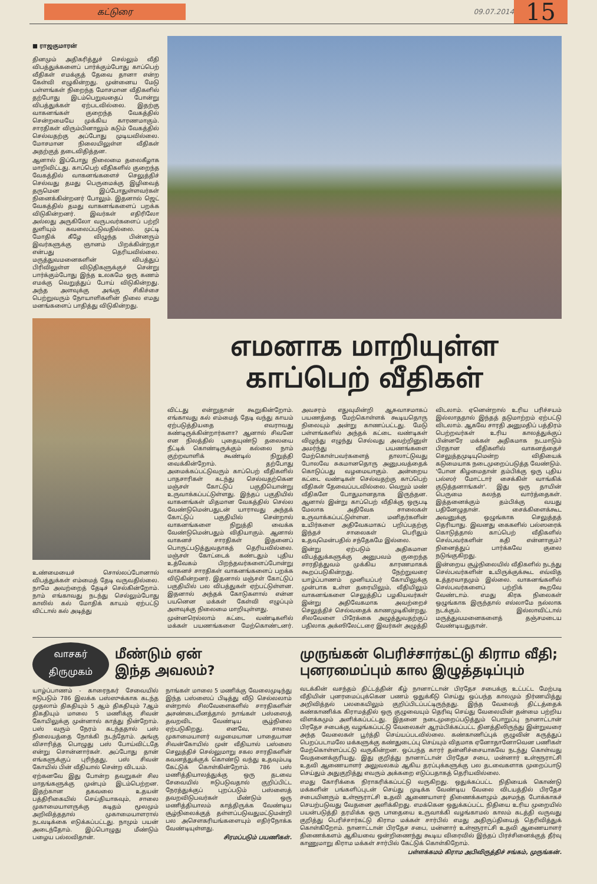கட்டுரை
09.07.2014
15
■ ராஜகுமாரன்
தினமும் அதிகரித்துச் செல்லும் வீதி விபத்துக்களைப் பார்க்கும்போது காப்பெற் வீதிகள் எமக்குத் தேவை தானா என்ற கேள்வி எழுகின்றது. முன்னைய மேடு பள்ளங்கள் நிறைந்த மோசமான வீதிகளில் தற்போது இடம்பெறுவதைப் போன்று விபத்துக்கள் ஏற்படவில்லை. இதற்கு வாகனங்கள் குறைந்த வேகத்தில் சென்றமையே முக்கிய காரணமாகும். சாரதிகள் விரும்பினாலும் கடும் வேகத்தில் செல்வதற்கு அப்போது முடியவில்லை. மோசமான நிலையிலுள்ள வீதிகள் அதற்குத் தடைவிதித்தன.
ஆனால் இப்போது நிலைமை தலைகீழாக மாறிவிட்டது. காப்பெற் வீதிகளில் குறைந்த வேகத்தில் வாகனங்களைச் செலுத்திச் செல்வது தமது பெருமைக்கு இழிவைத் தருமென இப்போதுள்ளவர்கள் நினைக்கின்றனர் போலும். இதனால் ஜெட் வேகத்தில் தமது வாகனங்களைப் பறக்க விடுகின்றனர். இவர்கள் எதிரிலோ அல்லது அருகிலோ வருபவர்களைப் பற்றி துளியும் கவலைப்படுவதில்லை. முட்டி மோதிக் கீழே விழுந்த பின்னரும் இவர்களுக்கு ஞானம் பிறக்கின்றதா என்பது தெரியவில்லை. மருத்துவமனைகளின் விபத்துப் பிரிவிலுள்ள விடுதிகளுக்குச் சென்று பார்க்கும்போது இந்த உலகமே ஒரு கணம் எமக்கு வெறுத்துப் போய் விடுகின்றது. அந்த அளவுக்கு அங்கு சிகிச்சை பெற்றுவரும் நோயாளிகளின் நிலை எமது மனங்களைப் பாதித்து விடுகின்றது.
உண்மையைச் சொல்லப்போனால் விபத்துக்கள் எம்மைத் தேடி வருவதில்லை. நாமே அவற்றைத் தேடிச் செல்கின்றோம். நாம் எங்காவது நடந்து செல்லும்போது காலில் கல் மோதிக் காயம் ஏற்பட்டு விட்டால் கல் அடித்து
எமனாக மாறியுள்ள
காப்பெற் வீதிகள்
விட்டது என்றுதான் கூறுகின்றோம். எங்காவது கல் எம்மைத் தேடி வந்து காயம் ஏற்படுத்தியதை எவராவது கண்டிருக்கின்றார்களா? ஆனால் சிவனே என நிலத்தில் புதையுண்டு தலையை நீட்டிக் கொண்டிருக்கும் கல்லை நாம் குற்றவாளிக் கூண்டில் நிறுத்தி வைக்கின்றோம். தற்போது அமைக்கப்பட்டுவரும் காப்பெற் வீதிகளில் பாதசாரிகள் கடந்து செல்வதற்கென மஞ்சள் கோட்டுப் பகுதியொன்று உருவாக்கப்பட்டுள்ளது. இந்தப் பகுதியில் வாகனங்கள் மிதமான வேகத்தில் செல்ல வேண்டுமென்பதுடன் யாராவது அந்தக் கோட்டுப் பகுதியில் சென்றால் வாகனங்களை நிறுத்தி வைக்க வேண்டுமென்பதும் விதியாகும். ஆனால் வாகனச் சாரதிகள் இதனைப் பொருட்படுத்துவதாகத் தெரியவில்லை. மஞ்சள் கோட்டைக் கண்டதும் புதிய உத்வேகம் பிறந்தவர்களைப்போன்று வாகனச் சாரதிகள் வாகனங்களைப் பறக்க விடுகின்றனர். இதனால் மஞ்சள் கோட்டுப் பகுதியில் பல விபத்துகள் ஏற்பட்டுள்ளன. இதனால் அந்தக் கோடுகளால் என்ன பயனென மக்கள் கேள்வி எழுப்பும் அளவுக்கு நிலைமை மாறியுள்ளது.
முன்னரெல்லாம் கட்டை வண்டிகளில் மக்கள் பயணங்களை மேற்கொண்டனர். அவசரம் எதுவுமின்றி ஆசுவாசமாகப் பயணத்தை மேற்கொள்ளக் கூடியதொரு நிலையும் அன்று காணப்பட்டது. மேடு பள்ளங்களில் அந்தக் கட்டை வண்டிகள் விழுந்து எழுந்து செல்வது அவற்றினுள் அமர்ந்து பயணங்களை மேற்கொள்பவர்களைத் தாலாட்டுவது போலவே சுகமானதொரு அனுபவத்தைக் கொடுப்பது வழமையாகும். அன்றைய கட்டை வண்டிகள் செல்வதற்கு காப்பெற் வீதிகள் தேவைப்படவில்லை. வெறும் மண் வீதிகளே போதுமானதாக இருந்தன. ஆனால் இன்று காப்பெற் வீதிக்கு ஒருபடி மேலாக அதிவேக சாலைகள் உருவாக்கப்பட்டுள்ளன. மனிதர்களின் உயிர்களை அதிவேகமாகப் பறிப்பதற்கு இந்தச் சாலைகள் பெரிதும் உதவுமென்பதில் சந்தேகமே இல்லை.
இன்று ஏற்படும் அதிகமான விபத்துக்களுக்கு அனுபவம் குறைந்த சாரதித்துவம் முக்கிய காரணமாகக் கூறப்படுகின்றது. நேற்றுவரை யாழ்ப்பாணம் முனியப்பர் கோயிலுக்கு முன்பாக உள்ள தரையிலும், வீதியிலும் வாகனங்களை செலுத்திப் பழகியவர்கள் இன்று அதிவேகமாக அவற்றைச் செலுத்திச் செல்வதைக் காணமுடிகின்றது. சிலவேளை பிரேக்கை அழுத்துவதற்குப் பதிலாக அக்ஸிலேட்டரை இவர்கள் அழுத்தி விடலாம். ஏனென்றால் உரிய பரிச்சயம் இல்லாததால் இந்தத் தடுமாற்றம் ஏற்பட்டு விடலாம். ஆகவே சாரதி அனுமதிப் பத்திரம் பெற்றவர்கள் உரிய காலத்துக்குப் பின்னரே மக்கள் அதிகமாக நடமாடும் பிரதான வீதிகளில் வாகனத்தைச் செலுத்தமுடியுமென்ற விதியைக் கடுமையாக நடைமுறைப்படுத்த வேண்டும். 'போன கிழமைதான் தம்பிக்கு ஒரு புதிய பல்ஸர் மோட்டார் சைக்கிள் வாங்கிக் குடுத்தனாங்கள்'. இது ஒரு தாயின் பெருமை கலந்த வார்த்தைகள். இத்தனைக்கும் தம்பிக்கு வயது பதினேழுதான். சைக்கிளைக்கூட அவனுக்கு ஒழுங்காக செலுத்தத் தெரியாது. இவனது கைகளில் பல்ஸரைக் கொடுத்தால் காப்பெற் வீதிகளில் செல்பவர்களின் கதி என்னாகும்? நினைத்துப் பார்க்கவே குலை நடுங்குகிறது.
இன்றைய சூழ்நிலையில் வீதிகளில் நடந்து செல்பவர்களின் உயிருக்குக்கூட எவ்வித உத்தரவாதமும் இல்லை. வாகனங்களில் செல்பவர்களைப் பற்றிக் கூறவே வேண்டாம். எமது கிரக நிலைகள் ஒழுங்காக இருந்தால் எல்லாமே நல்லாக நடக்கும். இல்லாவிட்டால் மருத்துவமனைகளைத் தஞ்சமடைய வேண்டியதுதான்.
வாசகர்
திருமுகம்
மீண்டும் ஏன்
இந்த அவலம்?
யாழ்ப்பாணம் - காரைநகர் சேவையில் ஈடுபடும் 786 இலக்க பஸ்ஸுக்காக கடந்த முதலாம் திகதியும் 5 ஆம் திகதியும் 7ஆம் திகதியும் மாலை 5 மணிக்கு சிவன் கோயிலுக்கு முன்னால் காத்து நின்றோம். பஸ் வரும் நேரம் கடந்ததால் பஸ் நிலையத்தை நோக்கி நடந்தோம். அங்கு விசாரித்த பொழுது பஸ் போய்விட்டதே என்று சொன்னார்கள். அப்போது தான் எங்களுக்குப் புரிந்தது, பஸ் சிவன் கோயில் பின் வீதியால் சென்ற விடயம்.
ஏற்கனவே இது போன்ற தவறுகள் சில மாதங்களுக்கு முன்பும் இடம்பெற்றன. இதற்கான தகவலை உதயன் பத்திரிகையில் செய்தியாகவும், சாலை முகாமையாளருக்கு கடிதம் மூலமும் அறிவித்ததால் முகாமையாளரால் நடவடிக்கை எடுக்கப்பட்டது. நாமும் பயன் அடைந்தோம். இப்பொழுது மீண்டும் பழைய பல்லவிதான்.
நாங்கள் மாலை 5 மணிக்கு வேலைமுடிந்து இந்த பஸ்ஸைப் பிடித்து வீடு செல்லலாம் என்றால் சிலவேளைகளில் சாரதிகளின் அசண்டையீனத்தால் நாங்கள் பஸ்ஸைத் தவறவிட வேண்டிய சூழ்நிலை ஏற்படுகிறது. எனவே, சாலை முகாமையாளர் வழமையான பாதையான சிவன்கோயில் முன் வீதியால் பஸ்ஸை செலுத்திச் செல்லுமாறு சகல சாரதிகளின் கவனத்துக்குக் கொண்டு வந்து உதவும்படி கேட்டுக் கொள்கின்றோம். 786 பஸ் மணித்தியாலத்துக்கு ஒரு தடவை சேவையில் ஈடுபடுவதால் குறிப்பிட்ட நேரத்துக்குப் புறப்படும் பஸ்ஸைத் தவறவிடுபவர்கள் மீண்டும் ஒரு மணித்தியாலம் காத்திருக்க வேண்டிய சூழ்நிலைக்குத் தள்ளப்படுவதுமட்டுமன்றி பல அசௌகரியங்களையும் எதிர்நோக்க வேண்டியுள்ளது.
சிரமப்படும் பயணிகள்.
முருங்கன் பெரிச்சார்கட்டு கிராம வீதி;
புனரமைப்பும் கால இழுத்தடிப்பும்
வடக்கின் வசந்தம் திட்டத்தின் கீழ் நானாட்டான் பிரதேச சபைக்கு உட்பட்ட மேற்படி வீதியின் புனரமைப்புக்கென பணம் ஒதுக்கீடு செய்து ஒப்பந்த காலமும் நிர்ணயித்து அறிவித்தல் பலகையிலும் குறிப்பிடப்பட்டிருந்தது. இந்த வேலைத் திட்டத்தைக் கண்காணிக்க கிராமத்தில் ஒரு குழுவையும் தெரிவு செய்து வேலையின் தன்மை பற்றிய விளக்கமும் அளிக்கப்பட்டது. இதனை நடைமுறைப்படுத்தும் பொறுப்பு நானாட்டான் பிரதேச சபைக்கு வழங்கப்பட்டு வேலைகள் ஆரம்பிக்கப்பட்ட தினத்திலிருந்து இன்றுவரை அந்த வேலைகள் பூர்த்தி செய்யப்படவில்லை. கண்காணிப்புக் குழுவின் கருத்துப் பெறப்படாமலே மக்களுக்கு கண்துடைப்பு செய்யும் விதமாக ஏனோதானோவென பணிகள் மேற்கொள்ளப்பட்டு வருகின்றன. ஒப்பந்த காரர் தன்னிச்சையாகவே நடந்து கொள்வது வேதனைக்குரியது. இது குறித்து நானாட்டான் பிரதேச சபை, மன்னார் உள்ளூராட்சி உதவி ஆணையாளர் அலுவலகம் ஆகிய தரப்புக்களுக்கு பல தடவைகளாக முறைப்பாடு செய்தும் அதுகுறித்து எவரும் அக்கறை எடுப்பதாகத் தெரியவில்லை.
எமது கோரிக்கை நிராகரிக்கப்பட்டு வருகிறது. ஒதுக்கப்பட்ட நிதியைக் கொண்டு மக்களின் பங்களிப்புடன் செய்து முடிக்க வேண்டிய வேலை விடயத்தில் பிரதேச சபையினரும் உள்ளூராட்சி உதவி ஆணையாளர் திணைக்களமும் அசமந்த போக்காகச் செயற்படுவது வேதனை அளிக்கிறது. எமக்கென ஒதுக்கப்பட்ட நிதியை உரிய முறையில் பயன்படுத்தி தரமிக்க ஒரு பாதையை உருவாக்கி வழங்காமல் காலம் கடத்தி வருவது குறித்து பெரிச்சார்கட்டு கிராம மக்கள் சார்பில் எமது அதிருப்தியைத் தெரிவித்துக் கொள்கிறோம். நானாட்டான் பிரதேச சபை, மன்னார் உள்ளூராட்சி உதவி ஆணையாளர் திணைக்களம் ஆகியவை ஒன்றிணைந்து கூடிய விரைவில் இந்தப் பிரச்சினைக்குத் தீர்வு காணுமாறு கிராம மக்கள் சார்பில் கேட்டுக் கொள்கிறோம்.
பள்ளக்கமம் கிராம அபிவிருத்திச் சங்கம், முருங்கன்.